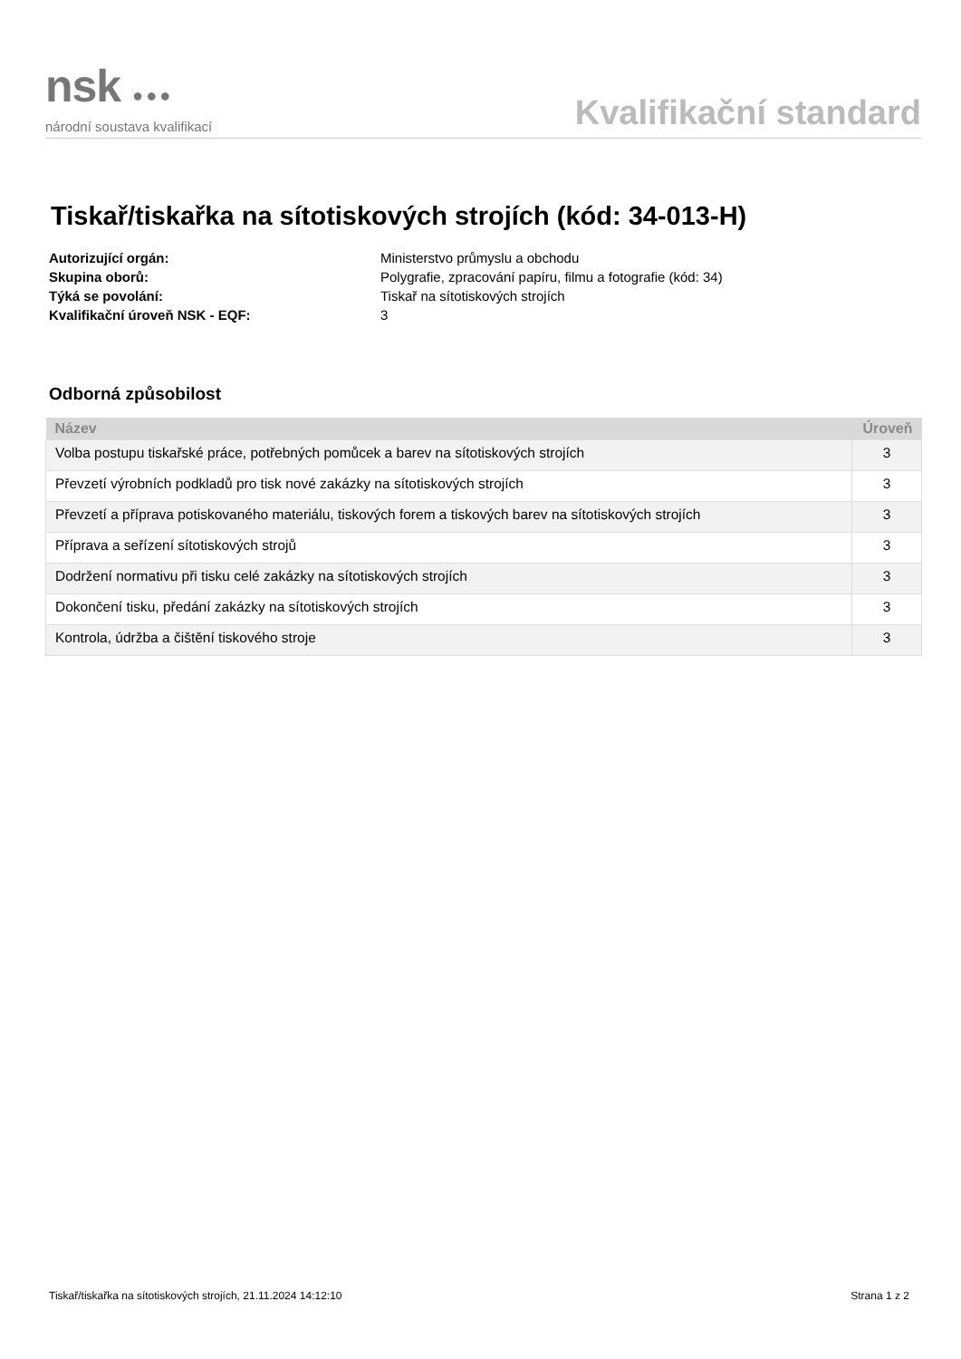nsk ●●●
národní soustava kvalifikací
Kvalifikační standard
Tiskař/tiskařka na sítotiskových strojích (kód: 34-013-H)
Autorizující orgán: Ministerstvo průmyslu a obchodu
Skupina oborů: Polygrafie, zpracování papíru, filmu a fotografie (kód: 34)
Týká se povolání: Tiskař na sítotiskových strojích
Kvalifikační úroveň NSK - EQF: 3
Odborná způsobilost
| Název | Úroveň |
| --- | --- |
| Volba postupu tiskařské práce, potřebných pomůcek a barev na sítotiskových strojích | 3 |
| Převzetí výrobních podkladů pro tisk nové zakázky na sítotiskových strojích | 3 |
| Převzetí a příprava potiskovaného materiálu, tiskových forem a tiskových barev na sítotiskových strojích | 3 |
| Příprava a seřízení sítotiskových strojů | 3 |
| Dodržení normativu při tisku celé zakázky na sítotiskových strojích | 3 |
| Dokončení tisku, předání zakázky na sítotiskových strojích | 3 |
| Kontrola, údržba a čištění tiskového stroje | 3 |
Tiskař/tiskařka na sítotiskových strojích, 21.11.2024 14:12:10 Strana 1 z 2